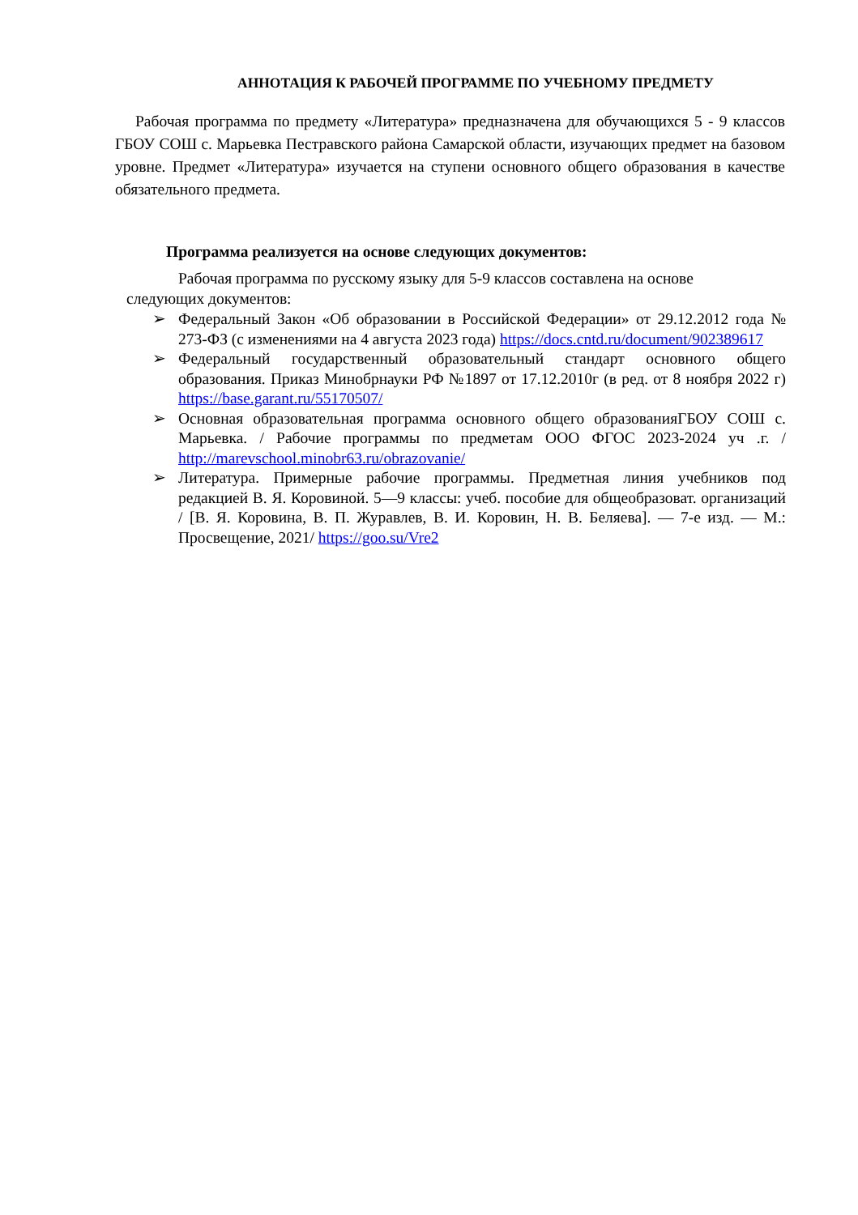АННОТАЦИЯ К РАБОЧЕЙ ПРОГРАММЕ ПО УЧЕБНОМУ ПРЕДМЕТУ
Рабочая программа по предмету «Литература» предназначена для обучающихся 5 - 9 классов ГБОУ СОШ с. Марьевка Пестравского района Самарской области, изучающих предмет на базовом уровне. Предмет «Литература» изучается на ступени основного общего образования в качестве обязательного предмета.
Программа реализуется на основе следующих документов:
Рабочая программа по русскому языку для 5-9 классов составлена на основе следующих документов:
➢ Федеральный Закон «Об образовании в Российской Федерации» от 29.12.2012 года № 273-ФЗ (с изменениями на 4 августа 2023 года) https://docs.cntd.ru/document/902389617
➢ Федеральный государственный образовательный стандарт основного общего образования. Приказ Минобрнауки РФ №1897 от 17.12.2010г (в ред. от 8 ноября 2022 г) https://base.garant.ru/55170507/
➢ Основная образовательная программа основного общего образованияГБОУ СОШ с. Марьевка. / Рабочие программы по предметам ООО ФГОС 2023-2024 уч .г. / http://marevschool.minobr63.ru/obrazovanie/
➢ Литература. Примерные рабочие программы. Предметная линия учебников под редакцией В. Я. Коровиной. 5—9 классы: учеб. пособие для общеобразоват. организаций / [В. Я. Коровина, В. П. Журавлев, В. И. Коровин, Н. В. Беляева]. — 7-е изд. — М.: Просвещение, 2021/ https://goo.su/Vre2